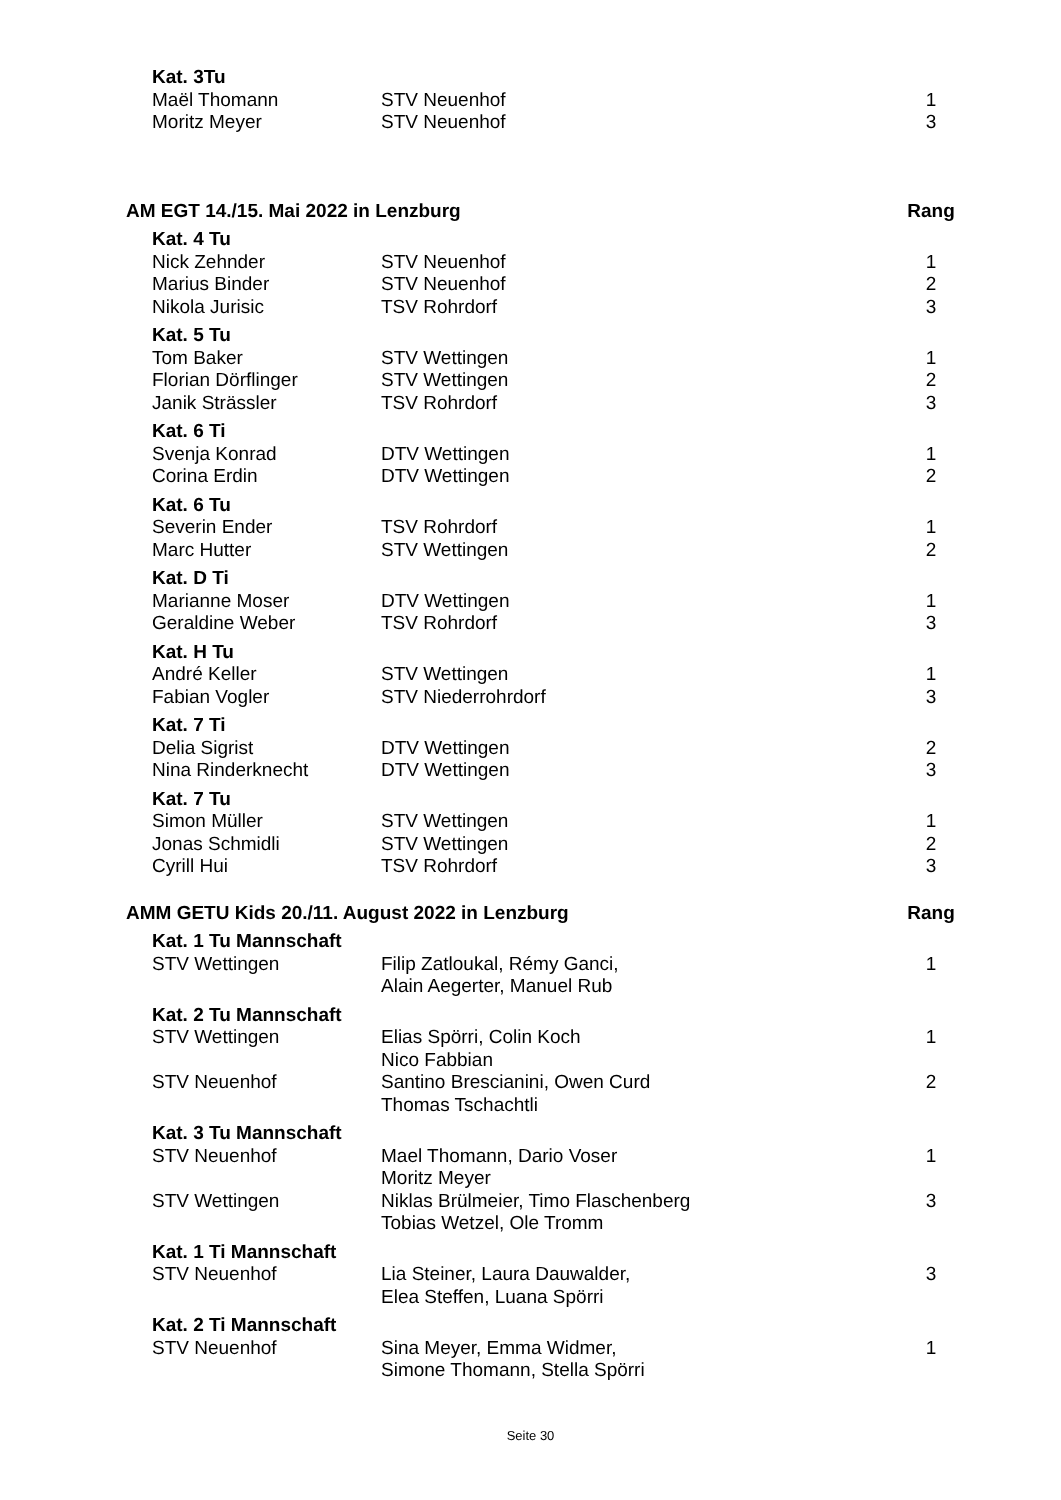| Kat. 3Tu | | |
| Maël Thomann | STV Neuenhof | 1 |
| Moritz Meyer | STV Neuenhof | 3 |
| AM EGT 14./15. Mai 2022 in Lenzburg | | Rang |
| Kat. 4 Tu | | |
| Nick Zehnder | STV Neuenhof | 1 |
| Marius Binder | STV Neuenhof | 2 |
| Nikola Jurisic | TSV Rohrdorf | 3 |
| Kat. 5 Tu | | |
| Tom Baker | STV Wettingen | 1 |
| Florian Dörflinger | STV Wettingen | 2 |
| Janik Strässler | TSV Rohrdorf | 3 |
| Kat. 6 Ti | | |
| Svenja Konrad | DTV Wettingen | 1 |
| Corina Erdin | DTV Wettingen | 2 |
| Kat. 6 Tu | | |
| Severin Ender | TSV Rohrdorf | 1 |
| Marc Hutter | STV Wettingen | 2 |
| Kat. D Ti | | |
| Marianne Moser | DTV Wettingen | 1 |
| Geraldine Weber | TSV Rohrdorf | 3 |
| Kat. H Tu | | |
| André Keller | STV Wettingen | 1 |
| Fabian Vogler | STV Niederrohrdorf | 3 |
| Kat. 7 Ti | | |
| Delia Sigrist | DTV Wettingen | 2 |
| Nina Rinderknecht | DTV Wettingen | 3 |
| Kat. 7 Tu | | |
| Simon Müller | STV Wettingen | 1 |
| Jonas Schmidli | STV Wettingen | 2 |
| Cyrill Hui | TSV Rohrdorf | 3 |
| AMM GETU Kids 20./11. August 2022 in Lenzburg | | Rang |
| Kat. 1 Tu Mannschaft | | |
| STV Wettingen | Filip Zatloukal, Rémy Ganci, Alain Aegerter, Manuel Rub | 1 |
| Kat. 2 Tu Mannschaft | | |
| STV Wettingen | Elias Spörri, Colin Koch Nico Fabbian | 1 |
| STV Neuenhof | Santino Brescianini, Owen Curd Thomas Tschachtli | 2 |
| Kat. 3 Tu Mannschaft | | |
| STV Neuenhof | Mael Thomann, Dario Voser Moritz Meyer | 1 |
| STV Wettingen | Niklas Brülmeier, Timo Flaschenberg Tobias Wetzel, Ole Tromm | 3 |
| Kat. 1 Ti Mannschaft | | |
| STV Neuenhof | Lia Steiner, Laura Dauwalder, Elea Steffen, Luana Spörri | 3 |
| Kat. 2 Ti Mannschaft | | |
| STV Neuenhof | Sina Meyer, Emma Widmer, Simone Thomann, Stella Spörri | 1 |
Seite 30